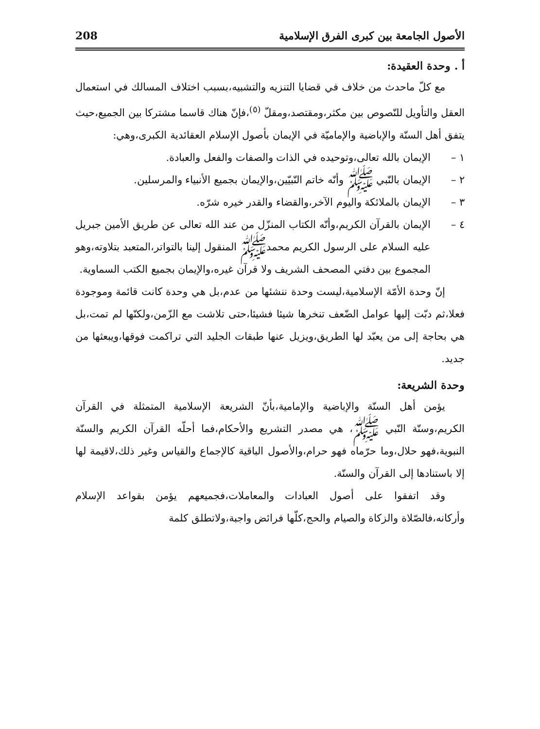الأصول الجامعة بين كبرى الفرق الإسلامية 208
أ . وحدة العقيدة:
مع كلّ ماحدث من خلاف في قضايا التنزيه والتشبيه،بسبب اختلاف المسالك في استعمال العقل والتأويل للنّصوص بين مكثر،ومقتصد،ومقلّ <sup>(٥)</sup>،فإنّ هناك قاسما مشتركا بين الجميع،حيث يتفق أهل السنّة والإباضية والإماميّة في الإيمان بأصول الإسلام العقائدية الكبرى،وهي:
١ – الإيمان بالله تعالى،وتوحيده في الذات والصفات والفعل والعبادة.
٢ – الإيمان بالنّبي ﷺ وأنّه خاتم النّبيّين،والإيمان بجميع الأنبياء والمرسلين.
٣ – الإيمان بالملائكة واليوم الآخر،والقضاء والقدر خيره شرّه.
٤ – الإيمان بالقرآن الكريم،وأنّه الكتاب المنزّل من عند الله تعالى عن طريق الأمين جبريل عليه السلام على الرسول الكريم محمدﷺ المنقول إلينا بالتواتر،المتعبد بتلاوته،وهو المجموع بين دفتي المصحف الشريف ولا قرآن غيره،والإيمان بجميع الكتب السماوية.
إنّ وحدة الأمّة الإسلامية،ليست وحدة ننشئها من عدم،بل هي وحدة كانت قائمة وموجودة فعلا،ثم دبّت إليها عوامل الضّعف تنخرها شيئا فشيئا،حتى تلاشت مع الزّمن،ولكنّها لم تمت،بل هي بحاجة إلى من يعبّد لها الطريق،ويزيل عنها طبقات الجليد التي تراكمت فوقها،ويبعثها من جديد.
وحدة الشريعة:
يؤمن أهل السنّة والإباضية والإمامية،بأنّ الشريعة الإسلامية المتمثلة في القرآن الكريم،وسنّة النّبي ﷺ، هي مصدر التشريع والأحكام،فما أحلّه القرآن الكريم والسنّة النبوية،فهو حلال،وما حرّماه فهو حرام،والأصول الباقية كالإجماع والقياس وغير ذلك،لاقيمة لها إلا باستنادها إلى القرآن والسنّة.
وقد اتفقوا على أصول العبادات والمعاملات،فجميعهم يؤمن بقواعد الإسلام وأركانه،فالصّلاة والزكاة والصيام والحج،كلّها فرائض واجبة،ولاتطلق كلمة